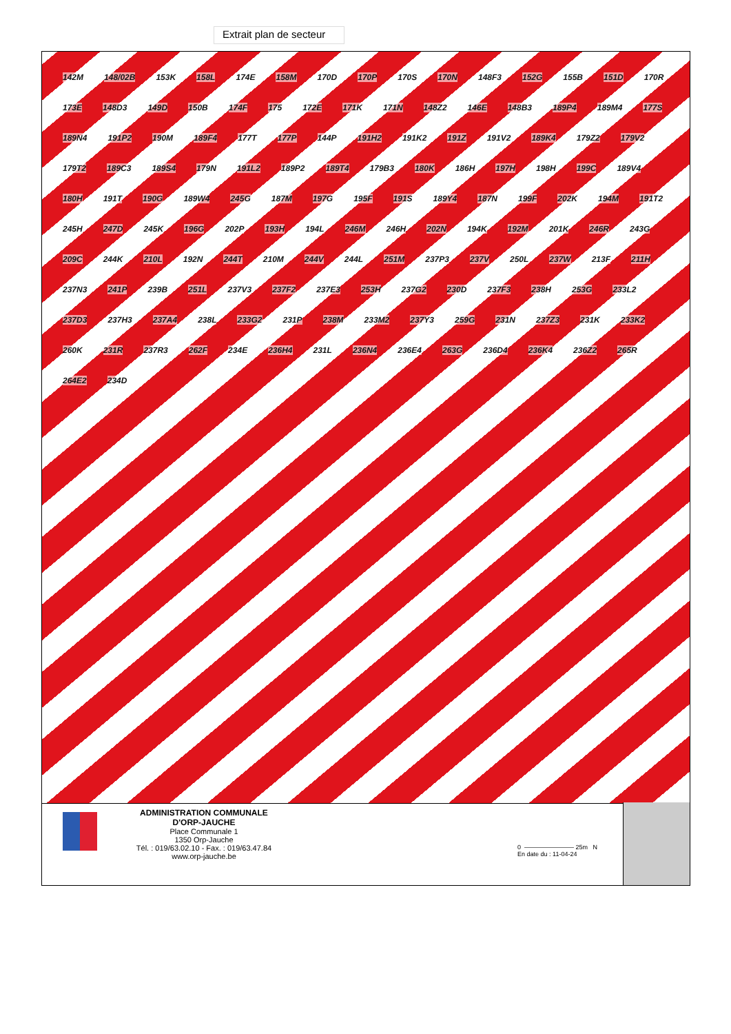Extrait plan de secteur
142M 148/02B 153K 158L 174E 158M 170D 170P 170S 170N 148F3 152G 155B 151D 170R 173E 148D3 149D 150B 174F 175 172E 171K 171N 148Z2 146E 148B3 189P4 189M4 177S 189N4 191P2 190M 189F4 177T 177P 144P 191H2 191K2 191Z 191V2 189K4 179Z2 179V2 179T2 189C3 189S4 179N 191L2 189P2 189T4 179B3 180K 186H 197H 198H 199C 189V4 180H 191T 190G 189W4 245G 187M 197G 195F 191S 189Y4 187N 199F 202K 194M 191T2 245H 247D 245K 196G 202P 193H 194L 246M 246H 202N 194K 192M 201K 246R 243G 209C 244K 210L 192N 244T 210M 244V 244L 251M 237P3 237V 250L 237W 213F 211H 237N3 241P 239B 251L 237V3 237F2 237E3 253H 237G2 230D 237F3 238H 253G 233L2 237D3 237H3 237A4 238L 233G2 231P 238M 233M2 237Y3 259G 231N 237Z3 231K 233K2 260K 231R 237R3 262F 234E 236H4 231L 236N4 236E4 263G 236D4 236K4 236Z2 265R 264E2 234D
ADMINISTRATION COMMUNALE
D'ORP-JAUCHE
Place Communale 1
1350 Orp-Jauche
Tél. : 019/63.02.10 - Fax. : 019/63.47.84
www.orp-jauche.be
0 ———————— 25m N
En date du : 11-04-24